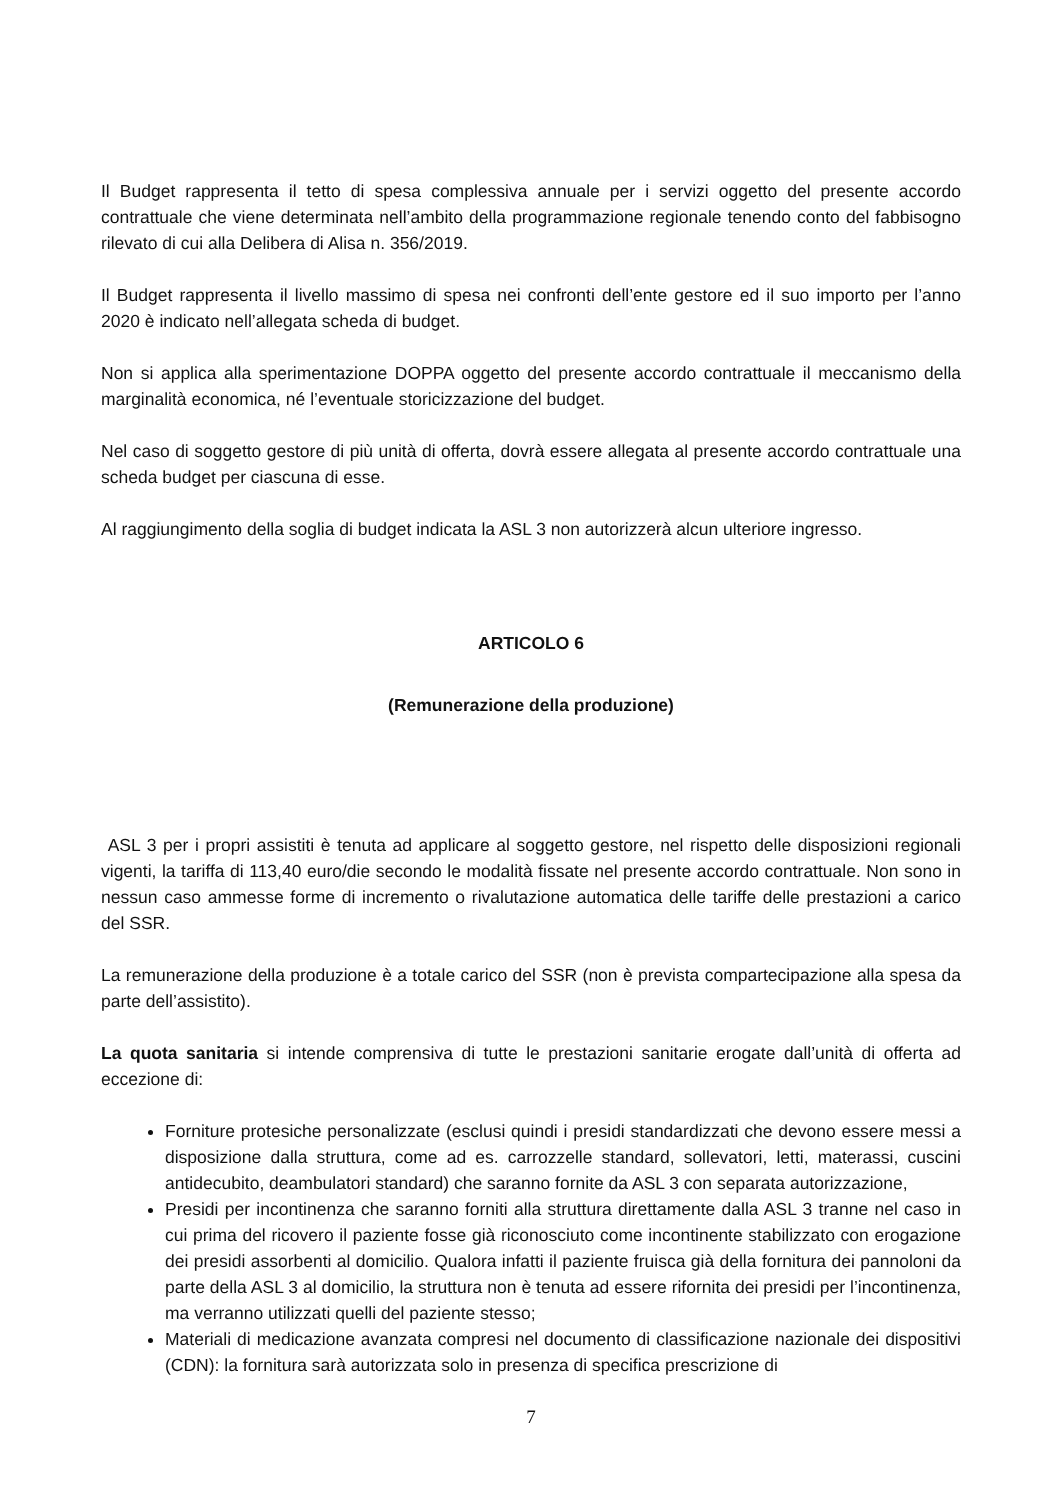Il Budget rappresenta il tetto di spesa complessiva annuale per i servizi oggetto del presente accordo contrattuale che viene determinata nell’ambito della programmazione regionale tenendo conto del fabbisogno rilevato di cui alla Delibera di Alisa n. 356/2019.
Il Budget rappresenta il livello massimo di spesa nei confronti dell’ente gestore ed il suo importo per l’anno 2020 è indicato nell’allegata scheda di budget.
Non si applica alla sperimentazione DOPPA oggetto del presente accordo contrattuale il meccanismo della marginalità economica, né l’eventuale storicizzazione del budget.
Nel caso di soggetto gestore di più unità di offerta, dovrà essere allegata al presente accordo contrattuale una scheda budget per ciascuna di esse.
Al raggiungimento della soglia di budget indicata la ASL 3 non autorizzerà alcun ulteriore ingresso.
ARTICOLO 6
(Remunerazione della produzione)
ASL 3 per i propri assistiti è tenuta ad applicare al soggetto gestore, nel rispetto delle disposizioni regionali vigenti, la tariffa di 113,40 euro/die secondo le modalità fissate nel presente accordo contrattuale. Non sono in nessun caso ammesse forme di incremento o rivalutazione automatica delle tariffe delle prestazioni a carico del SSR.
La remunerazione della produzione è a totale carico del SSR (non è prevista compartecipazione alla spesa da parte dell’assistito).
La quota sanitaria si intende comprensiva di tutte le prestazioni sanitarie erogate dall’unità di offerta ad eccezione di:
Forniture protesiche personalizzate (esclusi quindi i presidi standardizzati che devono essere messi a disposizione dalla struttura, come ad es. carrozzelle standard, sollevatori, letti, materassi, cuscini antidecubito, deambulatori standard) che saranno fornite da ASL 3 con separata autorizzazione,
Presidi per incontinenza che saranno forniti alla struttura direttamente dalla ASL 3 tranne nel caso in cui prima del ricovero il paziente fosse già riconosciuto come incontinente stabilizzato con erogazione dei presidi assorbenti al domicilio. Qualora infatti il paziente fruisca già della fornitura dei pannoloni da parte della ASL 3 al domicilio, la struttura non è tenuta ad essere rifornita dei presidi per l’incontinenza, ma verranno utilizzati quelli del paziente stesso;
Materiali di medicazione avanzata compresi nel documento di classificazione nazionale dei dispositivi (CDN): la fornitura sarà autorizzata solo in presenza di specifica prescrizione di
7